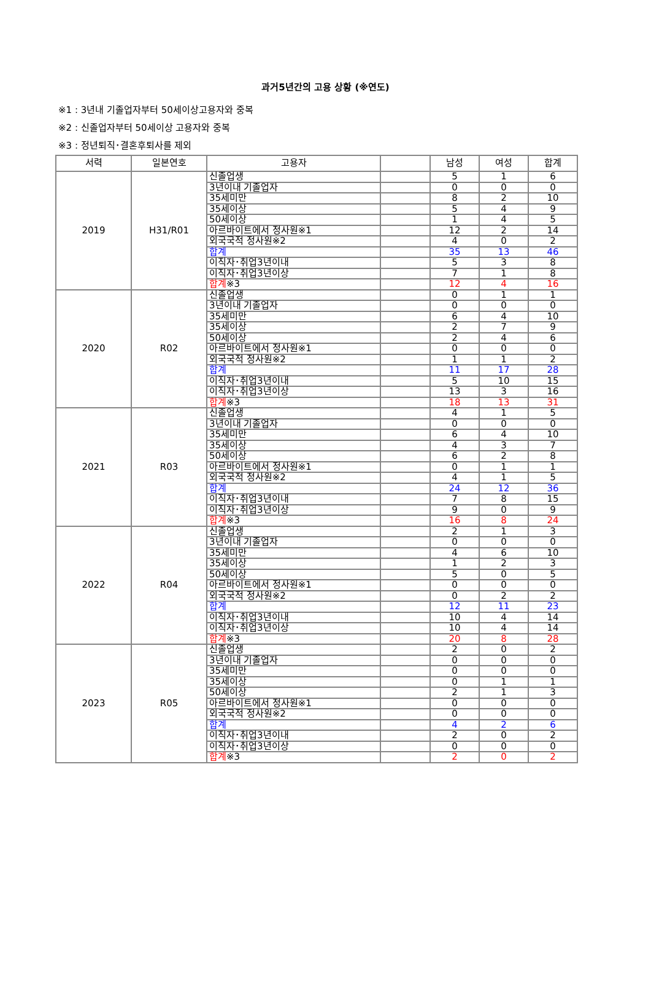과거5년간의 고용 상황 (※연도)
※1 : 3년내 기졸업자부터 50세이상고용자와 중복
※2 : 신졸업자부터 50세이상 고용자와 중복
※3 : 정년퇴직･결혼후퇴사를 제외
| 서력 | 일본연호 | 고용자 | | 남성 | 여성 | 합계 |
| --- | --- | --- | --- | --- | --- | --- |
| 2019 | H31/R01 | 신졸업생 | | 5 | 1 | 6 |
| | | 3년이내 기졸업자 | | 0 | 0 | 0 |
| | | 35세미만 | | 8 | 2 | 10 |
| | | 35세이상 | | 5 | 4 | 9 |
| | | 50세이상 | | 1 | 4 | 5 |
| | | 아르바이트에서 정사원※1 | | 12 | 2 | 14 |
| | | 외국국적 정사원※2 | | 4 | 0 | 2 |
| | | 합계 | | 35 | 13 | 46 |
| | | 이직자･취업3년이내 | | 5 | 3 | 8 |
| | | 이직자･취업3년이상 | | 7 | 1 | 8 |
| | | 합계 ※3 | | 12 | 4 | 16 |
| 2020 | R02 | 신졸업생 | | 0 | 1 | 1 |
| | | 3년이내 기졸업자 | | 0 | 0 | 0 |
| | | 35세미만 | | 6 | 4 | 10 |
| | | 35세이상 | | 2 | 7 | 9 |
| | | 50세이상 | | 2 | 4 | 6 |
| | | 아르바이트에서 정사원※1 | | 0 | 0 | 0 |
| | | 외국국적 정사원※2 | | 1 | 1 | 2 |
| | | 합계 | | 11 | 17 | 28 |
| | | 이직자･취업3년이내 | | 5 | 10 | 15 |
| | | 이직자･취업3년이상 | | 13 | 3 | 16 |
| | | 합계 ※3 | | 18 | 13 | 31 |
| 2021 | R03 | 신졸업생 | | 4 | 1 | 5 |
| | | 3년이내 기졸업자 | | 0 | 0 | 0 |
| | | 35세미만 | | 6 | 4 | 10 |
| | | 35세이상 | | 4 | 3 | 7 |
| | | 50세이상 | | 6 | 2 | 8 |
| | | 아르바이트에서 정사원※1 | | 0 | 1 | 1 |
| | | 외국국적 정사원※2 | | 4 | 1 | 5 |
| | | 합계 | | 24 | 12 | 36 |
| | | 이직자･취업3년이내 | | 7 | 8 | 15 |
| | | 이직자･취업3년이상 | | 9 | 0 | 9 |
| | | 합계 ※3 | | 16 | 8 | 24 |
| 2022 | R04 | 신졸업생 | | 2 | 1 | 3 |
| | | 3년이내 기졸업자 | | 0 | 0 | 0 |
| | | 35세미만 | | 4 | 6 | 10 |
| | | 35세이상 | | 1 | 2 | 3 |
| | | 50세이상 | | 5 | 0 | 5 |
| | | 아르바이트에서 정사원※1 | | 0 | 0 | 0 |
| | | 외국국적 정사원※2 | | 0 | 2 | 2 |
| | | 합계 | | 12 | 11 | 23 |
| | | 이직자･취업3년이내 | | 10 | 4 | 14 |
| | | 이직자･취업3년이상 | | 10 | 4 | 14 |
| | | 합계 ※3 | | 20 | 8 | 28 |
| 2023 | R05 | 신졸업생 | | 2 | 0 | 2 |
| | | 3년이내 기졸업자 | | 0 | 0 | 0 |
| | | 35세미만 | | 0 | 0 | 0 |
| | | 35세이상 | | 0 | 1 | 1 |
| | | 50세이상 | | 2 | 1 | 3 |
| | | 아르바이트에서 정사원※1 | | 0 | 0 | 0 |
| | | 외국국적 정사원※2 | | 0 | 0 | 0 |
| | | 합계 | | 4 | 2 | 6 |
| | | 이직자･취업3년이내 | | 2 | 0 | 2 |
| | | 이직자･취업3년이상 | | 0 | 0 | 0 |
| | | 합계 ※3 | | 2 | 0 | 2 |